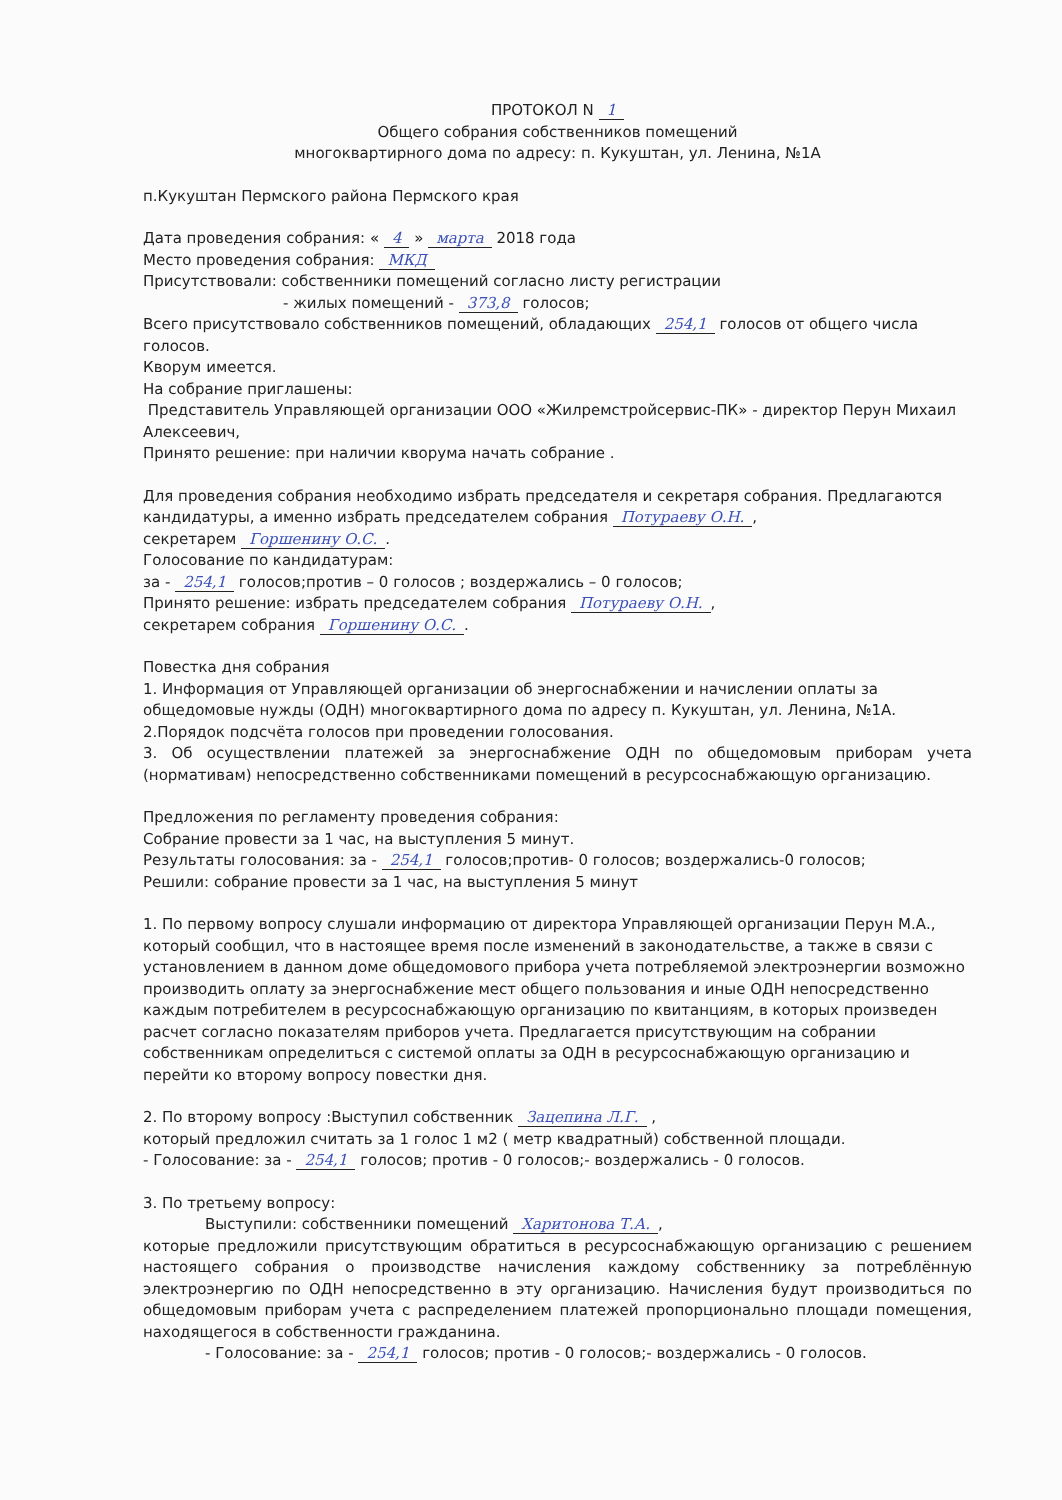ПРОТОКОЛ N 1
Общего собрания собственников помещений
многоквартирного дома по адресу: п. Кукуштан, ул. Ленина, №1А
п.Кукуштан Пермского района Пермского края
Дата проведения собрания: « 4 » марта 2018 года
Место проведения собрания: МКД
Присутствовали: собственники помещений согласно листу регистрации
- жилых помещений - 373,8 голосов;
Всего присутствовало собственников помещений, обладающих 254,1 голосов от общего числа голосов.
Кворум имеется.
На собрание приглашены:
Представитель Управляющей организации ООО «Жилремстройсервис-ПК» - директор Перун Михаил Алексеевич,
Принято решение: при наличии кворума начать собрание .
Для проведения собрания необходимо избрать председателя и секретаря собрания. Предлагаются кандидатуры, а именно избрать председателем собрания Потураеву О.Н.,
секретарем Горшенину О.С..
Голосование по кандидатурам:
за - 254,1 голосов;против – 0 голосов ; воздержались – 0 голосов;
Принято решение: избрать председателем собрания Потураеву О.Н.,
секретарем собрания Горшенину О.С..
Повестка дня собрания
1. Информация от Управляющей организации об энергоснабжении и начислении оплаты за общедомовые нужды (ОДН) многоквартирного дома по адресу п. Кукуштан, ул. Ленина, №1А.
2.Порядок подсчёта голосов при проведении голосования.
3. Об осуществлении платежей за энергоснабжение ОДН по общедомовым приборам учета (нормативам) непосредственно собственниками помещений в ресурсоснабжающую организацию.
Предложения по регламенту проведения собрания:
Собрание провести за 1 час, на выступления 5 минут.
Результаты голосования: за - 254,1 голосов;против- 0 голосов; воздержались-0 голосов;
Решили: собрание провести за 1 час, на выступления 5 минут
1. По первому вопросу слушали информацию от директора Управляющей организации Перун М.А., который сообщил, что в настоящее время после изменений в законодательстве, а также в связи с установлением в данном доме общедомового прибора учета потребляемой электроэнергии возможно производить оплату за энергоснабжение мест общего пользования и иные ОДН непосредственно каждым потребителем в ресурсоснабжающую организацию по квитанциям, в которых произведен расчет согласно показателям приборов учета. Предлагается присутствующим на собрании собственникам определиться с системой оплаты за ОДН в ресурсоснабжающую организацию и перейти ко второму вопросу повестки дня.
2. По второму вопросу :Выступил собственник Зацепина Л.Г. ,
который предложил считать за 1 голос 1 м2 ( метр квадратный) собственной площади.
- Голосование: за - 254,1 голосов; против - 0 голосов;- воздержались - 0 голосов.
3. По третьему вопросу:
Выступили: собственники помещений Харитонова Т.А.,
которые предложили присутствующим обратиться в ресурсоснабжающую организацию с решением настоящего собрания о производстве начисления каждому собственнику за потреблённую электроэнергию по ОДН непосредственно в эту организацию. Начисления будут производиться по общедомовым приборам учета с распределением платежей пропорционально площади помещения, находящегося в собственности гражданина.
- Голосование: за - 254,1 голосов; против - 0 голосов;- воздержались - 0 голосов.